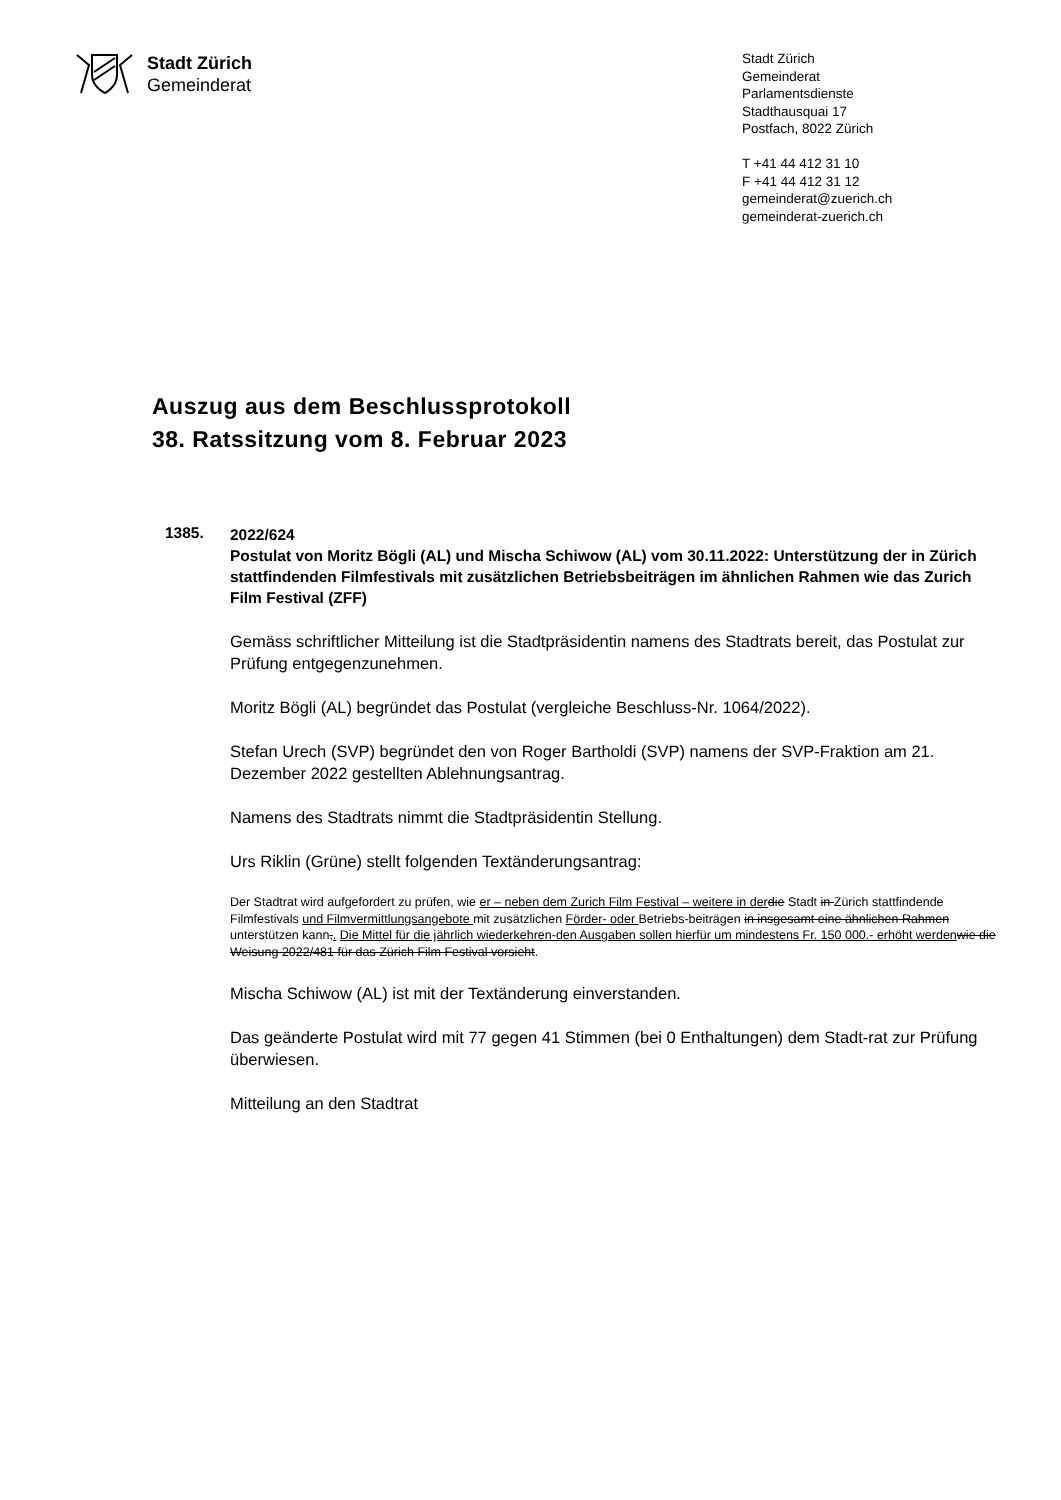Stadt Zürich
Gemeinderat
Stadt Zürich
Gemeinderat
Parlamentsdienste
Stadthausquai 17
Postfach, 8022 Zürich
T +41 44 412 31 10
F +41 44 412 31 12
gemeinderat@zuerich.ch
gemeinderat-zuerich.ch
Auszug aus dem Beschlussprotokoll
38. Ratssitzung vom 8. Februar 2023
1385.
2022/624
Postulat von Moritz Bögli (AL) und Mischa Schiwow (AL) vom 30.11.2022: Unterstützung der in Zürich stattfindenden Filmfestivals mit zusätzlichen Betriebsbeiträgen im ähnlichen Rahmen wie das Zurich Film Festival (ZFF)
Gemäss schriftlicher Mitteilung ist die Stadtpräsidentin namens des Stadtrats bereit, das Postulat zur Prüfung entgegenzunehmen.
Moritz Bögli (AL) begründet das Postulat (vergleiche Beschluss-Nr. 1064/2022).
Stefan Urech (SVP) begründet den von Roger Bartholdi (SVP) namens der SVP-Fraktion am 21. Dezember 2022 gestellten Ablehnungsantrag.
Namens des Stadtrats nimmt die Stadtpräsidentin Stellung.
Urs Riklin (Grüne) stellt folgenden Textänderungsantrag:
Der Stadtrat wird aufgefordert zu prüfen, wie er – neben dem Zurich Film Festival – weitere in der die Stadt in Zürich stattfindende Filmfestivals und Filmvermittlungsangebote mit zusätzlichen Förder- oder Betriebs-beiträgen in insgesamt eine ähnlichen Rahmen unterstützen kann,. Die Mittel für die jährlich wiederkehren-den Ausgaben sollen hierfür um mindestens Fr. 150 000.- erhöht werden wie die Weisung 2022/481 für das Zürich Film Festival vorsieht.
Mischa Schiwow (AL) ist mit der Textänderung einverstanden.
Das geänderte Postulat wird mit 77 gegen 41 Stimmen (bei 0 Enthaltungen) dem Stadt-rat zur Prüfung überwiesen.
Mitteilung an den Stadtrat